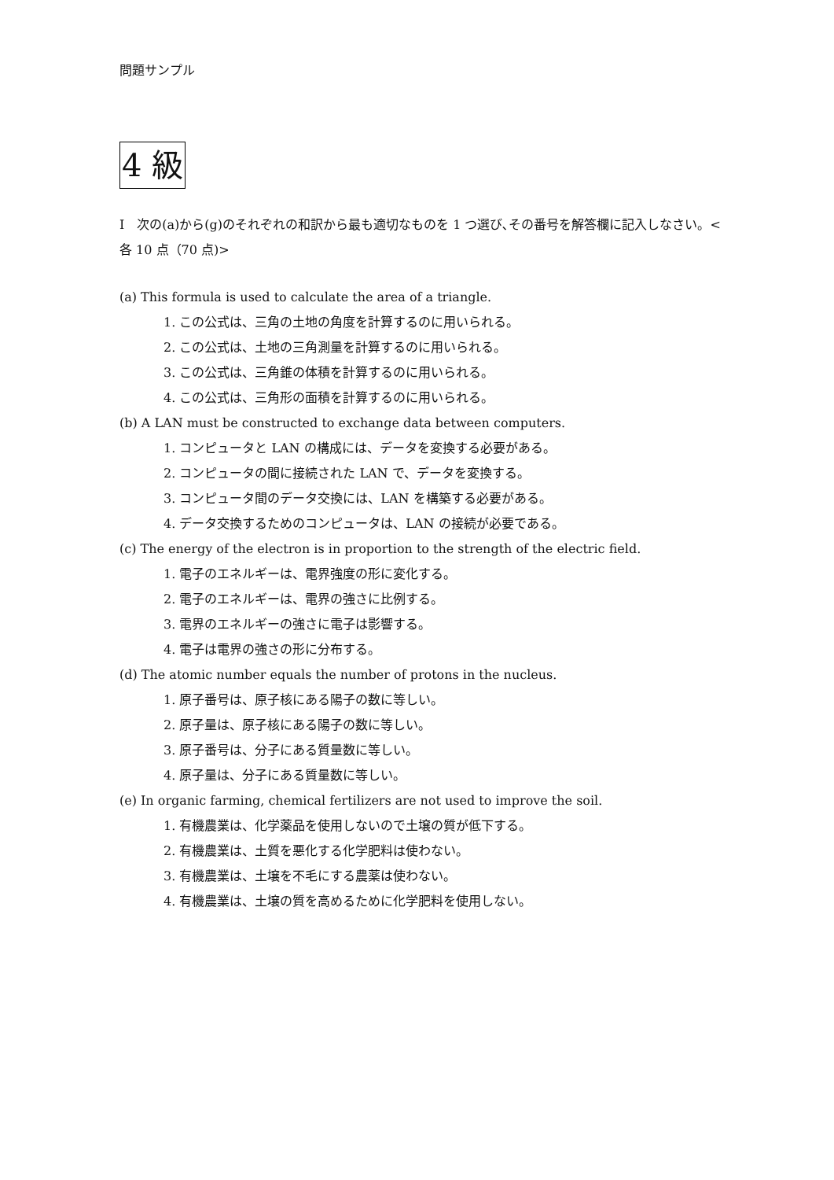問題サンプル
4 級
I　次の(a)から(g)のそれぞれの和訳から最も適切なものを 1 つ選び､その番号を解答欄に記入しなさい。<各 10 点（70 点)>
(a) This formula is used to calculate the area of a triangle.
1. この公式は、三角の土地の角度を計算するのに用いられる。
2. この公式は、土地の三角測量を計算するのに用いられる。
3. この公式は、三角錐の体積を計算するのに用いられる。
4. この公式は、三角形の面積を計算するのに用いられる。
(b) A LAN must be constructed to exchange data between computers.
1. コンピュータと LAN の構成には、データを変換する必要がある。
2. コンピュータの間に接続された LAN で、データを変換する。
3. コンピュータ間のデータ交換には、LAN を構築する必要がある。
4. データ交換するためのコンピュータは、LAN の接続が必要である。
(c) The energy of the electron is in proportion to the strength of the electric field.
1. 電子のエネルギーは、電界強度の形に変化する。
2. 電子のエネルギーは、電界の強さに比例する。
3. 電界のエネルギーの強さに電子は影響する。
4. 電子は電界の強さの形に分布する。
(d) The atomic number equals the number of protons in the nucleus.
1. 原子番号は、原子核にある陽子の数に等しい。
2. 原子量は、原子核にある陽子の数に等しい。
3. 原子番号は、分子にある質量数に等しい。
4. 原子量は、分子にある質量数に等しい。
(e) In organic farming, chemical fertilizers are not used to improve the soil.
1. 有機農業は、化学薬品を使用しないので土壌の質が低下する。
2. 有機農業は、土質を悪化する化学肥料は使わない。
3. 有機農業は、土壌を不毛にする農薬は使わない。
4. 有機農業は、土壌の質を高めるために化学肥料を使用しない。